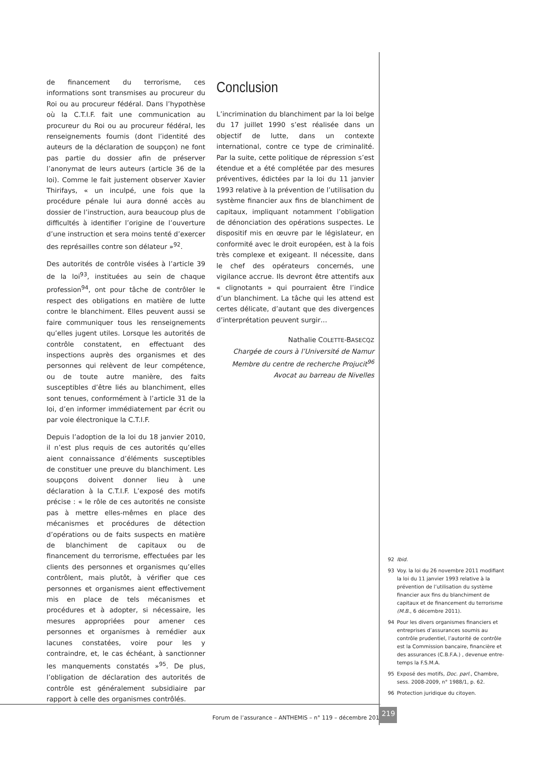de financement du terrorisme, ces informations sont transmises au procureur du Roi ou au procureur fédéral. Dans l’hypothèse où la C.T.I.F. fait une communication au procureur du Roi ou au procureur fédéral, les renseignements fournis (dont l’identité des auteurs de la déclaration de soupçon) ne font pas partie du dossier afin de préserver l’anonymat de leurs auteurs (article 36 de la loi). Comme le fait justement observer Xavier Thirifays, « un inculpé, une fois que la procédure pénale lui aura donné accès au dossier de l’instruction, aura beaucoup plus de difficultés à identifier l’origine de l’ouverture d’une instruction et sera moins tenté d’exercer des représailles contre son délateur »<sup>92</sup>.
Des autorités de contrôle visées à l’article 39 de la loi<sup>93</sup>, instituées au sein de chaque profession<sup>94</sup>, ont pour tâche de contrôler le respect des obligations en matière de lutte contre le blanchiment. Elles peuvent aussi se faire communiquer tous les renseignements qu’elles jugent utiles. Lorsque les autorités de contrôle constatent, en effectuant des inspections auprès des organismes et des personnes qui relèvent de leur compétence, ou de toute autre manière, des faits susceptibles d’être liés au blanchiment, elles sont tenues, conformément à l’article 31 de la loi, d’en informer immédiatement par écrit ou par voie électronique la C.T.I.F.
Depuis l’adoption de la loi du 18 janvier 2010, il n’est plus requis de ces autorités qu’elles aient connaissance d’éléments susceptibles de constituer une preuve du blanchiment. Les soupçons doivent donner lieu à une déclaration à la C.T.I.F. L’exposé des motifs précise : « le rôle de ces autorités ne consiste pas à mettre elles-mêmes en place des mécanismes et procédures de détection d’opérations ou de faits suspects en matière de blanchiment de capitaux ou de financement du terrorisme, effectuées par les clients des personnes et organismes qu’elles contrôlent, mais plutôt, à vérifier que ces personnes et organismes aient effectivement mis en place de tels mécanismes et procédures et à adopter, si nécessaire, les mesures appropriées pour amener ces personnes et organismes à remédier aux lacunes constatées, voire pour les y contraindre, et, le cas échéant, à sanctionner les manquements constatés »<sup>95</sup>. De plus, l’obligation de déclaration des autorités de contrôle est généralement subsidiaire par rapport à celle des organismes contrôlés.
Conclusion
L’incrimination du blanchiment par la loi belge du 17 juillet 1990 s’est réalisée dans un objectif de lutte, dans un contexte international, contre ce type de criminalité. Par la suite, cette politique de répression s’est étendue et a été complétée par des mesures préventives, édictées par la loi du 11 janvier 1993 relative à la prévention de l’utilisation du système financier aux fins de blanchiment de capitaux, impliquant notamment l’obligation de dénonciation des opérations suspectes. Le dispositif mis en œuvre par le législateur, en conformité avec le droit européen, est à la fois très complexe et exigeant. Il nécessite, dans le chef des opérateurs concernés, une vigilance accrue. Ils devront être attentifs aux « clignotants » qui pourraient être l’indice d’un blanchiment. La tâche qui les attend est certes délicate, d’autant que des divergences d’interprétation peuvent surgir…
Nathalie COLETTE-BASECQZ
Chargée de cours à l’Université de Namur
Membre du centre de recherche Projucit<sup>96</sup>
Avocat au barreau de Nivelles
92 Ibid.
93 Voy. la loi du 26 novembre 2011 modifiant la loi du 11 janvier 1993 relative à la prévention de l’utilisation du système financier aux fins du blanchiment de capitaux et de financement du terrorisme (M.B., 6 décembre 2011).
94 Pour les divers organismes financiers et entreprises d’assurances soumis au contrôle prudentiel, l’autorité de contrôle est la Commission bancaire, financière et des assurances (C.B.F.A.) , devenue entre-temps la F.S.M.A.
95 Exposé des motifs, Doc. parl., Chambre, sess. 2008-2009, n° 1988/1, p. 62.
96 Protection juridique du citoyen.
Forum de l’assurance – ANTHEMIS – n° 119 – décembre 2011
219